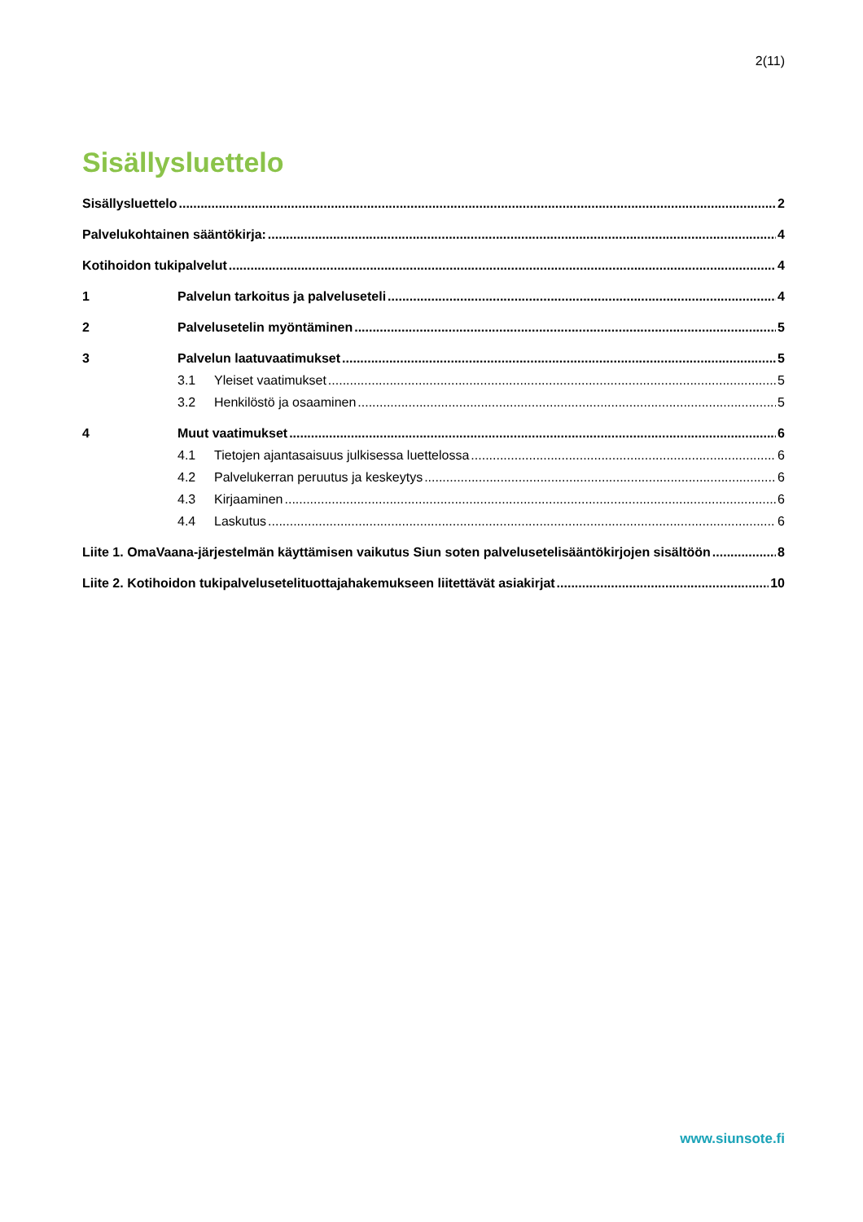2(11)
Sisällysluettelo
Sisällysluettelo 2
Palvelukohtainen sääntökirja: 4
Kotihoidon tukipalvelut 4
1 Palvelun tarkoitus ja palveluseteli 4
2 Palvelusetelin myöntäminen 5
3 Palvelun laatuvaatimukset 5
3.1 Yleiset vaatimukset 5
3.2 Henkilöstö ja osaaminen 5
4 Muut vaatimukset 6
4.1 Tietojen ajantasaisuus julkisessa luettelossa 6
4.2 Palvelukerran peruutus ja keskeytys 6
4.3 Kirjaaminen 6
4.4 Laskutus 6
Liite 1. OmaVaana-järjestelmän käyttämisen vaikutus Siun soten palvelusetelisääntökirjojen sisältöön 8
Liite 2. Kotihoidon tukipalveluseteli­tuottajahakemukseen liitettävät asiakirjat 10
www.siunsote.fi